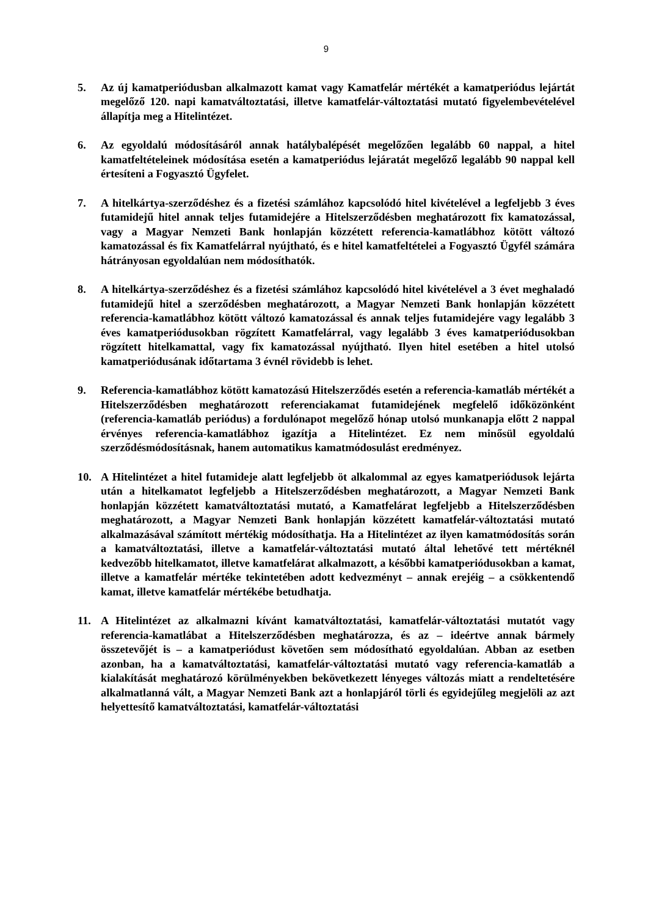9
5. Az új kamatperiódusban alkalmazott kamat vagy Kamatfelár mértékét a kamatperiódus lejártát megelőző 120. napi kamatváltoztatási, illetve kamatfelár-változtatási mutató figyelembevételével állapítja meg a Hitelintézet.
6. Az egyoldalú módosításáról annak hatálybalépését megelőzően legalább 60 nappal, a hitel kamatfeltételeinek módosítása esetén a kamatperiódus lejáratát megelőző legalább 90 nappal kell értesíteni a Fogyasztó Ügyfelet.
7. A hitelkártya-szerződéshez és a fizetési számlához kapcsolódó hitel kivételével a legfeljebb 3 éves futamidejű hitel annak teljes futamidejére a Hitelszerződésben meghatározott fix kamatozással, vagy a Magyar Nemzeti Bank honlapján közzétett referencia-kamatlábhoz kötött változó kamatozással és fix Kamatfelárral nyújtható, és e hitel kamatfeltételei a Fogyasztó Ügyfél számára hátrányosan egyoldalúan nem módosíthatók.
8. A hitelkártya-szerződéshez és a fizetési számlához kapcsolódó hitel kivételével a 3 évet meghaladó futamidejű hitel a szerződésben meghatározott, a Magyar Nemzeti Bank honlapján közzétett referencia-kamatlábhoz kötött változó kamatozással és annak teljes futamidejére vagy legalább 3 éves kamatperiódusokban rögzített Kamatfelárral, vagy legalább 3 éves kamatperiódusokban rögzített hitelkamattal, vagy fix kamatozással nyújtható. Ilyen hitel esetében a hitel utolsó kamatperiódusának időtartama 3 évnél rövidebb is lehet.
9. Referencia-kamatlábhoz kötött kamatozású Hitelszerződés esetén a referencia-kamatláb mértékét a Hitelszerződésben meghatározott referenciakamat futamidejének megfelelő időközönként (referencia-kamatláb periódus) a fordulónapot megelőző hónap utolsó munkanapja előtt 2 nappal érvényes referencia-kamatlábhoz igazítja a Hitelintézet. Ez nem minősül egyoldalú szerződésmódosításnak, hanem automatikus kamatmódosulást eredményez.
10. A Hitelintézet a hitel futamideje alatt legfeljebb öt alkalommal az egyes kamatperiódusok lejárta után a hitelkamatot legfeljebb a Hitelszerződésben meghatározott, a Magyar Nemzeti Bank honlapján közzétett kamatváltoztatási mutató, a Kamatfelárat legfeljebb a Hitelszerződésben meghatározott, a Magyar Nemzeti Bank honlapján közzétett kamatfelár-változtatási mutató alkalmazásával számított mértékig módosíthatja. Ha a Hitelintézet az ilyen kamatmódosítás során a kamatváltoztatási, illetve a kamatfelár-változtatási mutató által lehetővé tett mértéknél kedvezőbb hitelkamatot, illetve kamatfelárat alkalmazott, a későbbi kamatperiódusokban a kamat, illetve a kamatfelár mértéke tekintetében adott kedvezményt – annak erejéig – a csökkentendő kamat, illetve kamatfelár mértékébe betudhatja.
11. A Hitelintézet az alkalmazni kívánt kamatváltoztatási, kamatfelár-változtatási mutatót vagy referencia-kamatlábat a Hitelszerződésben meghatározza, és az – ideértve annak bármely összetevőjét is – a kamatperiódust követően sem módosítható egyoldalúan. Abban az esetben azonban, ha a kamatváltoztatási, kamatfelár-változtatási mutató vagy referencia-kamatláb a kialakítását meghatározó körülményekben bekövetkezett lényeges változás miatt a rendeltetésére alkalmatlanná vált, a Magyar Nemzeti Bank azt a honlapjáról törli és egyidejűleg megjelöli az azt helyettesítő kamatváltoztatási, kamatfelár-változtatási